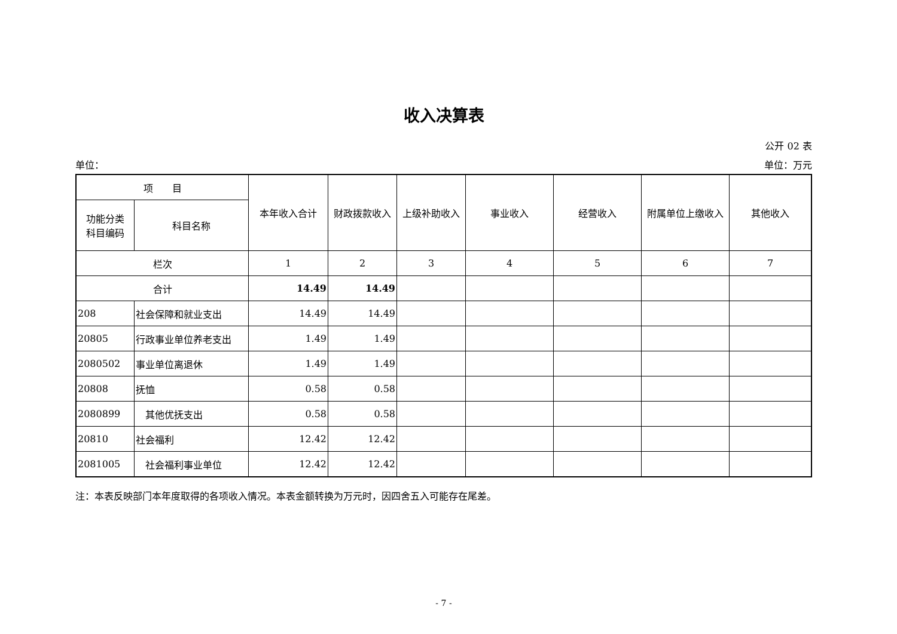收入决算表
公开 02 表
单位： 单位：万元
| 项 目 | | 本年收入合计 | 财政拨款收入 | 上级补助收入 | 事业收入 | 经营收入 | 附属单位上缴收入 | 其他收入 |
| --- | --- | --- | --- | --- | --- | --- | --- | --- |
| 功能分类 科目编码 | 科目名称 | | | | | | | |
| 栏次 | | 1 | 2 | 3 | 4 | 5 | 6 | 7 |
| 合计 | | 14.49 | 14.49 | | | | | |
| 208 | 社会保障和就业支出 | 14.49 | 14.49 | | | | | |
| 20805 | 行政事业单位养老支出 | 1.49 | 1.49 | | | | | |
| 2080502 | 事业单位离退休 | 1.49 | 1.49 | | | | | |
| 20808 | 抚恤 | 0.58 | 0.58 | | | | | |
| 2080899 | 其他优抚支出 | 0.58 | 0.58 | | | | | |
| 20810 | 社会福利 | 12.42 | 12.42 | | | | | |
| 2081005 | 社会福利事业单位 | 12.42 | 12.42 | | | | | |
注：本表反映部门本年度取得的各项收入情况。本表金额转换为万元时，因四舍五入可能存在尾差。
- 7 -